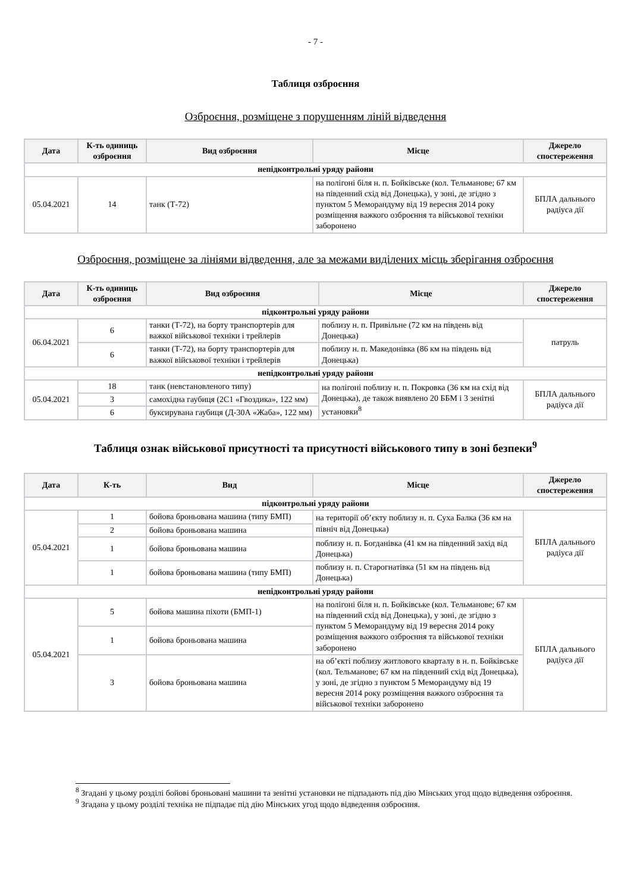- 7 -
Таблиця озброєння
Озброєння, розміщене з порушенням ліній відведення
| Дата | К-ть одиниць озброєння | Вид озброєння | Місце | Джерело спостереження |
| --- | --- | --- | --- | --- |
| непідконтрольні уряду райони | | | | |
| 05.04.2021 | 14 | танк (Т-72) | на полігоні біля н. п. Бойківське (кол. Тельманове; 67 км на південний схід від Донецька), у зоні, де згідно з пунктом 5 Меморандуму від 19 вересня 2014 року розміщення важкого озброєння та військової техніки заборонено | БПЛА дальнього радіуса дії |
Озброєння, розміщене за лініями відведення, але за межами виділених місць зберігання озброєння
| Дата | К-ть одиниць озброєння | Вид озброєння | Місце | Джерело спостереження |
| --- | --- | --- | --- | --- |
| підконтрольні уряду райони | | | | |
| 06.04.2021 | 6 | танки (Т-72), на борту транспортерів для важкої військової техніки і трейлерів | поблизу н. п. Привільне (72 км на південь від Донецька) | патруль |
| | 6 | танки (Т-72), на борту транспортерів для важкої військової техніки і трейлерів | поблизу н. п. Македонівка (86 км на південь від Донецька) | |
| непідконтрольні уряду райони | | | | |
| 05.04.2021 | 18 | танк (невстановленого типу) | на полігоні поблизу н. п. Покровка (36 км на схід від Донецька), де також виявлено 20 ББМ і 3 зенітні установки<sup>8</sup> | БПЛА дальнього радіуса дії |
| | 3 | самохідна гаубиця (2С1 «Гвоздика», 122 мм) | | |
| | 6 | буксирувана гаубиця (Д-30А «Жаба», 122 мм) | | |
Таблиця ознак військової присутності та присутності військового типу в зоні безпеки<sup>9</sup>
| Дата | К-ть | Вид | Місце | Джерело спостереження |
| --- | --- | --- | --- | --- |
| підконтрольні уряду райони | | | | |
| 05.04.2021 | 1 | бойова броньована машина (типу БМП) | на території об’єкту поблизу н. п. Суха Балка (36 км на північ від Донецька) | БПЛА дальнього радіуса дії |
| | 2 | бойова броньована машина | | |
| | 1 | бойова броньована машина | поблизу н. п. Богданівка (41 км на південний захід від Донецька) | |
| | 1 | бойова броньована машина (типу БМП) | поблизу н. п. Старогнатівка (51 км на південь від Донецька) | |
| непідконтрольні уряду райони | | | | |
| 05.04.2021 | 5 | бойова машина піхоти (БМП-1) | на полігоні біля н. п. Бойківське (кол. Тельманове; 67 км на південний схід від Донецька), у зоні, де згідно з пунктом 5 Меморандуму від 19 вересня 2014 року розміщення важкого озброєння та військової техніки заборонено | БПЛА дальнього радіуса дії |
| | 1 | бойова броньована машина | | |
| | 3 | бойова броньована машина | на об’єкті поблизу житлового кварталу в н. п. Бойківське (кол. Тельманове; 67 км на південний схід від Донецька), у зоні, де згідно з пунктом 5 Меморандуму від 19 вересня 2014 року розміщення важкого озброєння та військової техніки заборонено | |
<sup>8</sup> Згадані у цьому розділі бойові броньовані машини та зенітні установки не підпадають під дію Мінських угод щодо відведення озброєння.
<sup>9</sup> Згадана у цьому розділі техніка не підпадає під дію Мінських угод щодо відведення озброєння.